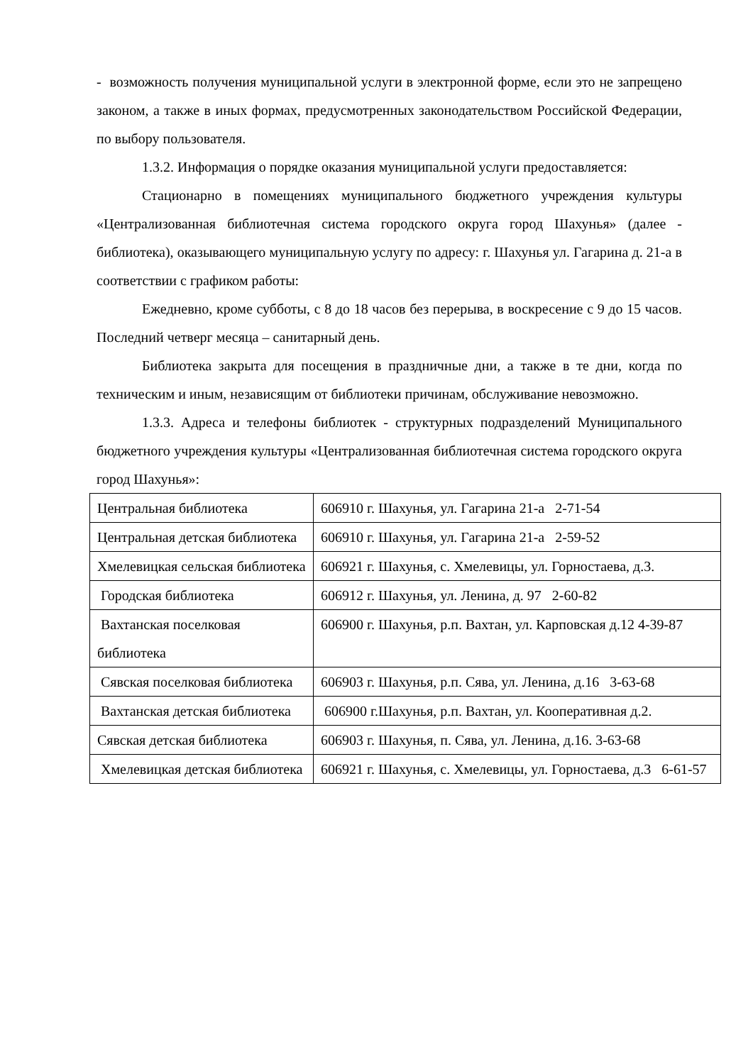- возможность получения муниципальной услуги в электронной форме, если это не запрещено законом, а также в иных формах, предусмотренных законодательством Российской Федерации, по выбору пользователя.
1.3.2. Информация о порядке оказания муниципальной услуги предоставляется:
Стационарно в помещениях муниципального бюджетного учреждения культуры «Централизованная библиотечная система городского округа город Шахунья» (далее - библиотека), оказывающего муниципальную услугу по адресу: г. Шахунья ул. Гагарина д. 21-а в соответствии с графиком работы:
Ежедневно, кроме субботы, с 8 до 18 часов без перерыва, в воскресение с 9 до 15 часов. Последний четверг месяца – санитарный день.
Библиотека закрыта для посещения в праздничные дни, а также в те дни, когда по техническим и иным, независящим от библиотеки причинам, обслуживание невозможно.
1.3.3. Адреса и телефоны библиотек - структурных подразделений Муниципального бюджетного учреждения культуры «Централизованная библиотечная система городского округа город Шахунья»:
| Центральная библиотека | 606910 г. Шахунья, ул. Гагарина 21-а 2-71-54 |
| Центральная детская библиотека | 606910 г. Шахунья, ул. Гагарина 21-а 2-59-52 |
| Хмелевицкая сельская библиотека | 606921 г. Шахунья, с. Хмелевицы, ул. Горностаева, д.3. |
| Городская библиотека | 606912 г. Шахунья, ул. Ленина, д. 97 2-60-82 |
| Вахтанская поселковая библиотека | 606900 г. Шахунья, р.п. Вахтан, ул. Карповская д.12 4-39-87 |
| Сявская поселковая библиотека | 606903 г. Шахунья, р.п. Сява, ул. Ленина, д.16 3-63-68 |
| Вахтанская детская библиотека | 606900 г.Шахунья, р.п. Вахтан, ул. Кооперативная д.2. |
| Сявская детская библиотека | 606903 г. Шахунья, п. Сява, ул. Ленина, д.16. 3-63-68 |
| Хмелевицкая детская библиотека | 606921 г. Шахунья, с. Хмелевицы, ул. Горностаева, д.3 6-61-57 |